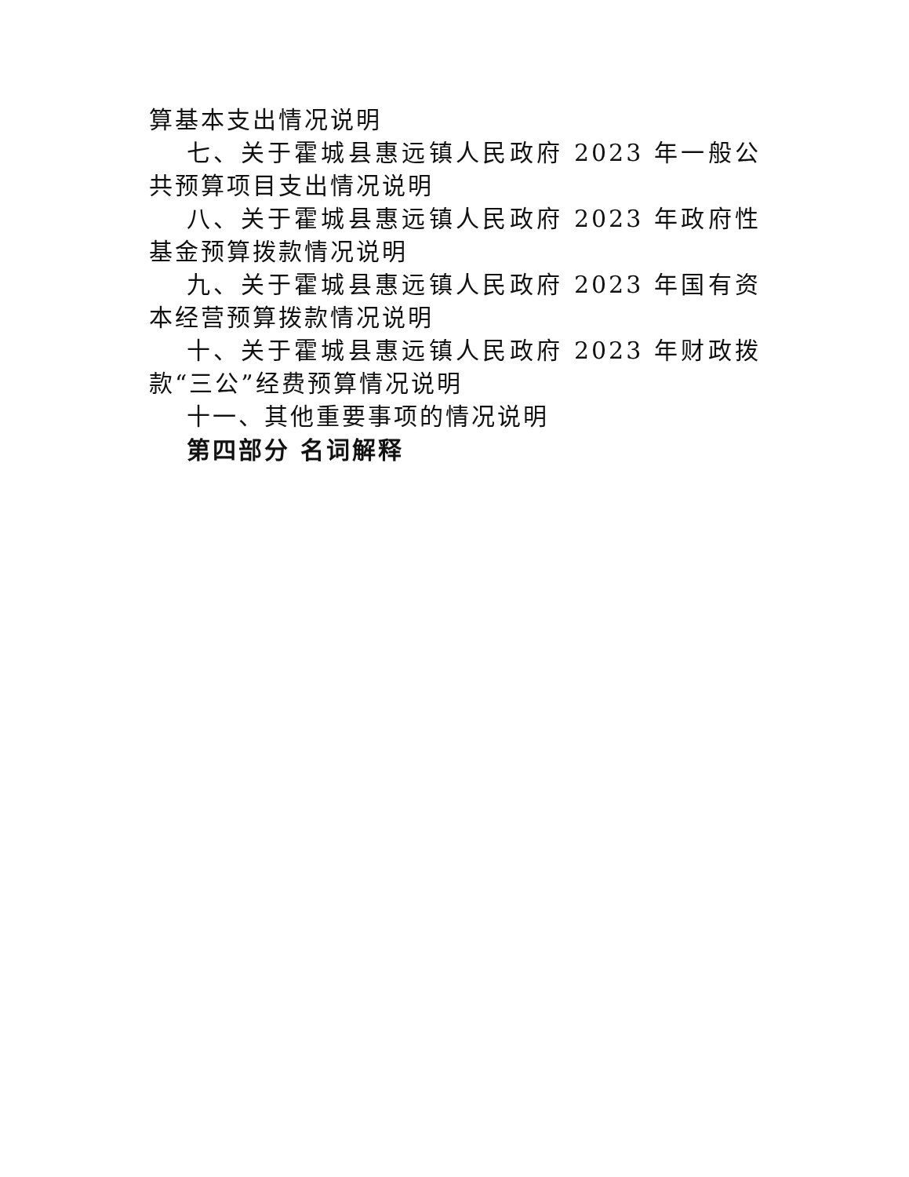算基本支出情况说明
七、关于霍城县惠远镇人民政府 2023 年一般公共预算项目支出情况说明
八、关于霍城县惠远镇人民政府 2023 年政府性基金预算拨款情况说明
九、关于霍城县惠远镇人民政府 2023 年国有资本经营预算拨款情况说明
十、关于霍城县惠远镇人民政府 2023 年财政拨款“三公”经费预算情况说明
十一、其他重要事项的情况说明
第四部分 名词解释